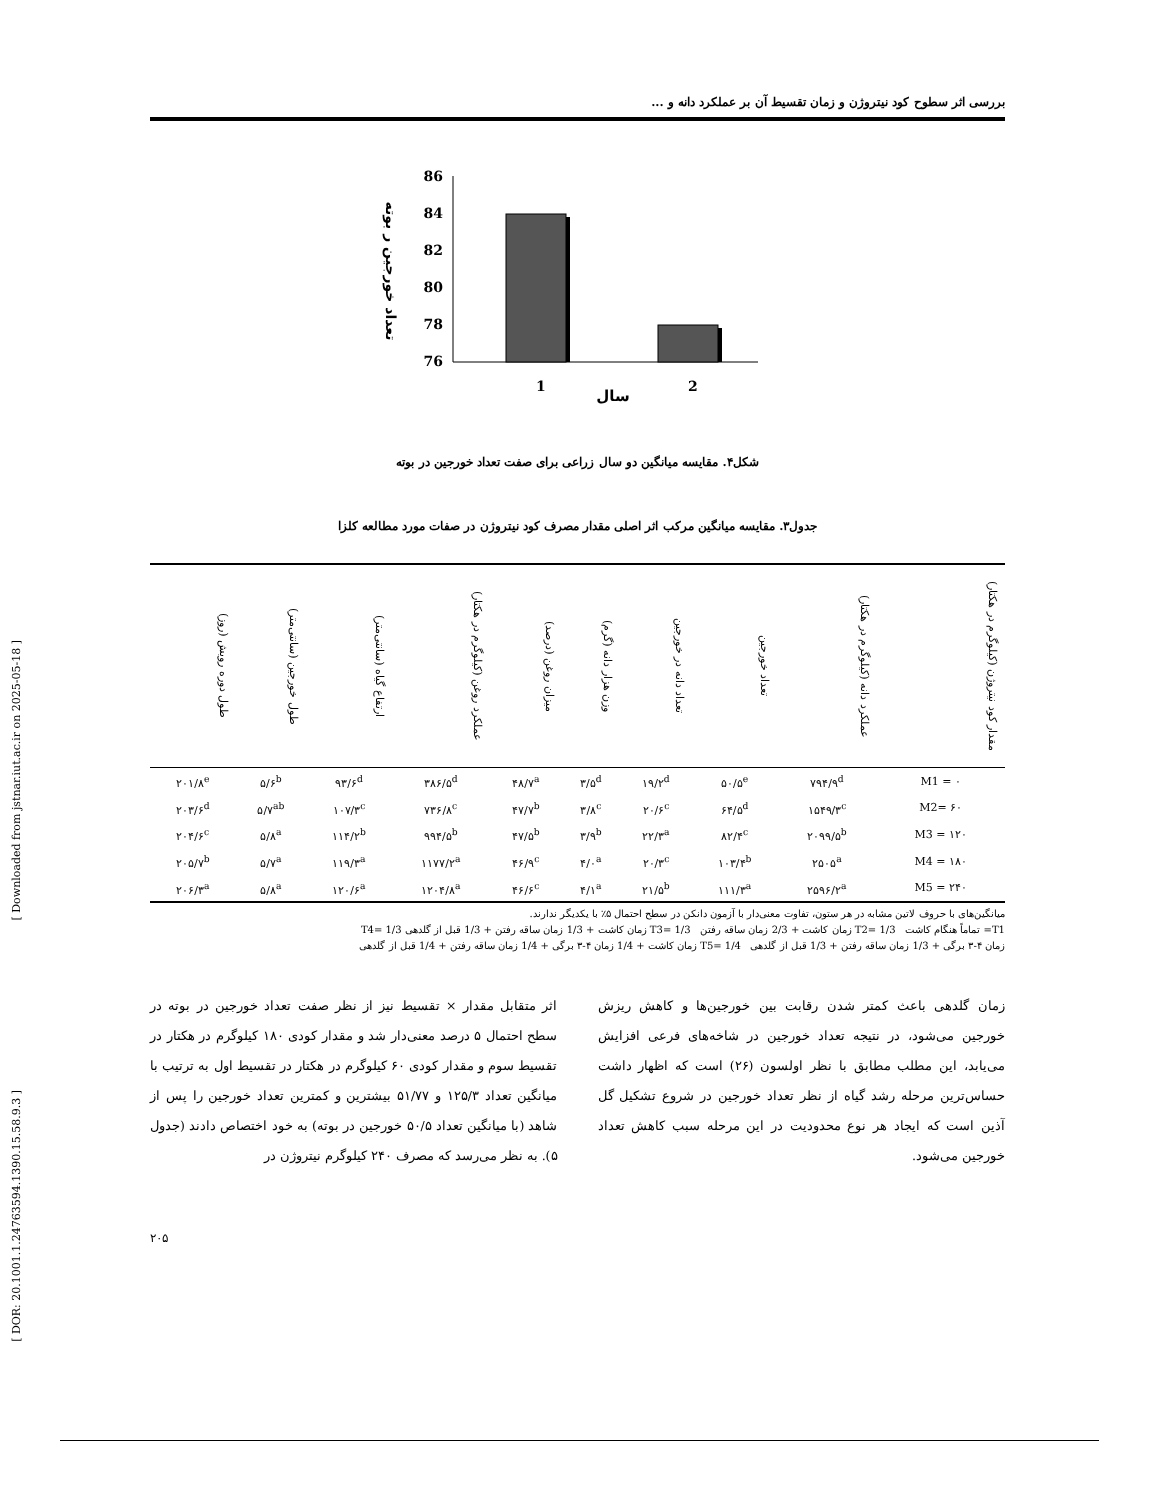[ Downloaded from jstnar.iut.ac.ir on 2025-05-18 ]
[ DOR: 20.1001.1.24763594.1390.15.58.9.3 ]
بررسی اثر سطوح کود نیتروژن و زمان تقسیط آن بر عملکرد دانه و ...
تعداد خورجین ر بوته
86
84
82
80
78
76
1
2
سال
شکل۴. مقایسه میانگین دو سال زراعی برای صفت تعداد خورجین در بوته
جدول۳. مقایسه میانگین مرکب اثر اصلی مقدار مصرف کود نیتروژن در صفات مورد مطالعه کلزا
| مقدار کود نیتروژن (کیلوگرم در هکتار) | عملکرد دانه (کیلوگرم در هکتار) | تعداد خورجین | تعداد دانه در خورجین | وزن هزار دانه (گرم) | میزان روغن (درصد) | عملکرد روغن (کیلوگرم در هکتار) | ارتفاع گیاه (سانتی‌متر) | طول خورجین (سانتی‌متر) | طول دوره رویش (روز) |
| --- | --- | --- | --- | --- | --- | --- | --- | --- | --- |
| M1 = ۰ | ۷۹۴/۹<sup>d</sup> | ۵۰/۵<sup>e</sup> | ۱۹/۲<sup>d</sup> | ۳/۵<sup>d</sup> | ۴۸/۷<sup>a</sup> | ۳۸۶/۵<sup>d</sup> | ۹۳/۶<sup>d</sup> | ۵/۶<sup>b</sup> | ۲۰۱/۸<sup>e</sup> |
| M2= ۶۰ | ۱۵۴۹/۳<sup>c</sup> | ۶۴/۵<sup>d</sup> | ۲۰/۶<sup>c</sup> | ۳/۸<sup>c</sup> | ۴۷/۷<sup>b</sup> | ۷۳۶/۸<sup>c</sup> | ۱۰۷/۳<sup>c</sup> | ۵/۷<sup>ab</sup> | ۲۰۳/۶<sup>d</sup> |
| M3 = ۱۲۰ | ۲۰۹۹/۵<sup>b</sup> | ۸۲/۴<sup>c</sup> | ۲۲/۳<sup>a</sup> | ۳/۹<sup>b</sup> | ۴۷/۵<sup>b</sup> | ۹۹۴/۵<sup>b</sup> | ۱۱۴/۲<sup>b</sup> | ۵/۸<sup>a</sup> | ۲۰۴/۶<sup>c</sup> |
| M4 = ۱۸۰ | ۲۵۰۵<sup>a</sup> | ۱۰۳/۴<sup>b</sup> | ۲۰/۳<sup>c</sup> | ۴/۰<sup>a</sup> | ۴۶/۹<sup>c</sup> | ۱۱۷۷/۲<sup>a</sup> | ۱۱۹/۳<sup>a</sup> | ۵/۷<sup>a</sup> | ۲۰۵/۷<sup>b</sup> |
| M5 = ۲۴۰ | ۲۵۹۶/۲<sup>a</sup> | ۱۱۱/۳<sup>a</sup> | ۲۱/۵<sup>b</sup> | ۴/۱<sup>a</sup> | ۴۶/۶<sup>c</sup> | ۱۲۰۴/۸<sup>a</sup> | ۱۲۰/۶<sup>a</sup> | ۵/۸<sup>a</sup> | ۲۰۶/۳<sup>a</sup> |
میانگین‌های با حروف لاتین مشابه در هر ستون، تفاوت معنی‌دار با آزمون دانکن در سطح احتمال ۵٪ با یکدیگر ندارند.
T1= تماماً هنگام کاشت T2= 1/3 زمان کاشت + 2/3 زمان ساقه رفتن T3= 1/3 زمان کاشت + 1/3 زمان ساقه رفتن + 1/3 قبل از گلدهی T4= 1/3
زمان ۴-۳ برگی + 1/3 زمان ساقه رفتن + 1/3 قبل از گلدهی T5= 1/4 زمان کاشت + 1/4 زمان ۴-۳ برگی + 1/4 زمان ساقه رفتن + 1/4 قبل از گلدهی
زمان گلدهی باعث کمتر شدن رقابت بین خورجین‌ها و کاهش ریزش خورجین می‌شود، در نتیجه تعداد خورجین در شاخه‌های فرعی افزایش می‌یابد، این مطلب مطابق با نظر اولسون (۲۶) است که اظهار داشت حساس‌ترین مرحله رشد گیاه از نظر تعداد خورجین در شروع تشکیل گل آذین است که ایجاد هر نوع محدودیت در این مرحله سبب کاهش تعداد خورجین می‌شود.
اثر متقابل مقدار × تقسیط نیز از نظر صفت تعداد خورجین در بوته در سطح احتمال ۵ درصد معنی‌دار شد و مقدار کودی ۱۸۰ کیلوگرم در هکتار در تقسیط سوم و مقدار کودی ۶۰ کیلوگرم در هکتار در تقسیط اول به ترتیب با میانگین تعداد ۱۲۵/۳ و ۵۱/۷۷ بیشترین و کمترین تعداد خورجین را پس از شاهد (با میانگین تعداد ۵۰/۵ خورجین در بوته) به خود اختصاص دادند (جدول ۵). به نظر می‌رسد که مصرف ۲۴۰ کیلوگرم نیتروژن در
۲۰۵